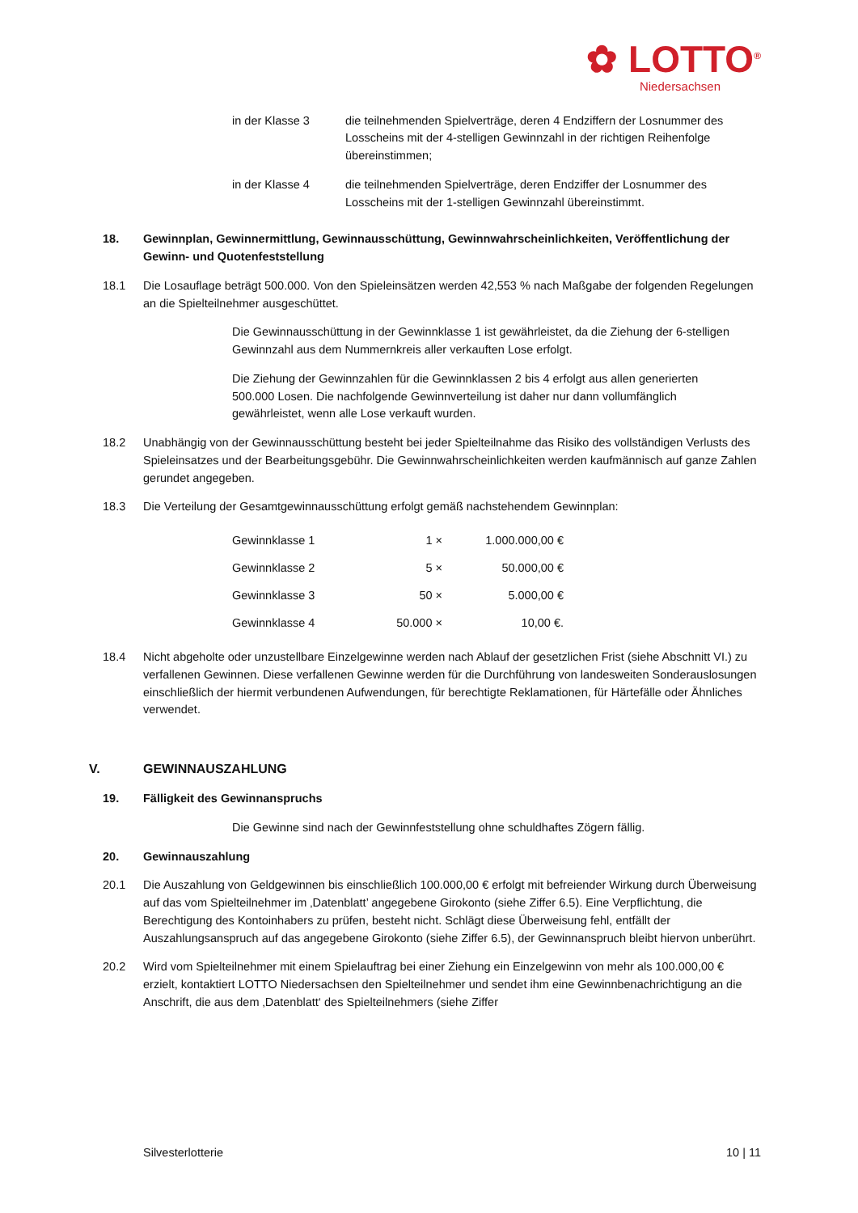✿ LOTTO<sup>®</sup>
Niedersachsen
in der Klasse 3 die teilnehmenden Spielverträge, deren 4 Endziffern der Losnummer des Losscheins mit der 4-stelligen Gewinnzahl in der richtigen Reihenfolge übereinstimmen;
in der Klasse 4 die teilnehmenden Spielverträge, deren Endziffer der Losnummer des Losscheins mit der 1-stelligen Gewinnzahl übereinstimmt.
18. Gewinnplan, Gewinnermittlung, Gewinnausschüttung, Gewinnwahrscheinlichkeiten, Veröffentlichung der Gewinn- und Quotenfeststellung
18.1 Die Losauflage beträgt 500.000. Von den Spieleinsätzen werden 42,553 % nach Maßgabe der folgenden Regelungen an die Spielteilnehmer ausgeschüttet.
Die Gewinnausschüttung in der Gewinnklasse 1 ist gewährleistet, da die Ziehung der 6-stelligen Gewinnzahl aus dem Nummernkreis aller verkauften Lose erfolgt.
Die Ziehung der Gewinnzahlen für die Gewinnklassen 2 bis 4 erfolgt aus allen generierten 500.000 Losen. Die nachfolgende Gewinnverteilung ist daher nur dann vollumfänglich gewährleistet, wenn alle Lose verkauft wurden.
18.2 Unabhängig von der Gewinnausschüttung besteht bei jeder Spielteilnahme das Risiko des vollständigen Verlusts des Spieleinsatzes und der Bearbeitungsgebühr. Die Gewinnwahrscheinlichkeiten werden kaufmännisch auf ganze Zahlen gerundet angegeben.
18.3 Die Verteilung der Gesamtgewinnausschüttung erfolgt gemäß nachstehendem Gewinnplan:
| Gewinnklasse 1 | 1 × | 1.000.000,00 € |
| Gewinnklasse 2 | 5 × | 50.000,00 € |
| Gewinnklasse 3 | 50 × | 5.000,00 € |
| Gewinnklasse 4 | 50.000 × | 10,00 €. |
18.4 Nicht abgeholte oder unzustellbare Einzelgewinne werden nach Ablauf der gesetzlichen Frist (siehe Abschnitt VI.) zu verfallenen Gewinnen. Diese verfallenen Gewinne werden für die Durchführung von landesweiten Sonderauslosungen einschließlich der hiermit verbundenen Aufwendungen, für berechtigte Reklamationen, für Härtefälle oder Ähnliches verwendet.
V. GEWINNAUSZAHLUNG
19. Fälligkeit des Gewinnanspruchs
Die Gewinne sind nach der Gewinnfeststellung ohne schuldhaftes Zögern fällig.
20. Gewinnauszahlung
20.1 Die Auszahlung von Geldgewinnen bis einschließlich 100.000,00 € erfolgt mit befreiender Wirkung durch Überweisung auf das vom Spielteilnehmer im ‚Datenblatt’ angegebene Girokonto (siehe Ziffer 6.5). Eine Verpflichtung, die Berechtigung des Kontoinhabers zu prüfen, besteht nicht. Schlägt diese Überweisung fehl, entfällt der Auszahlungsanspruch auf das angegebene Girokonto (siehe Ziffer 6.5), der Gewinnanspruch bleibt hiervon unberührt.
20.2 Wird vom Spielteilnehmer mit einem Spielauftrag bei einer Ziehung ein Einzelgewinn von mehr als 100.000,00 € erzielt, kontaktiert LOTTO Niedersachsen den Spielteilnehmer und sendet ihm eine Gewinnbenachrichtigung an die Anschrift, die aus dem ‚Datenblatt‘ des Spielteilnehmers (siehe Ziffer
Silvesterlotterie 10 | 11